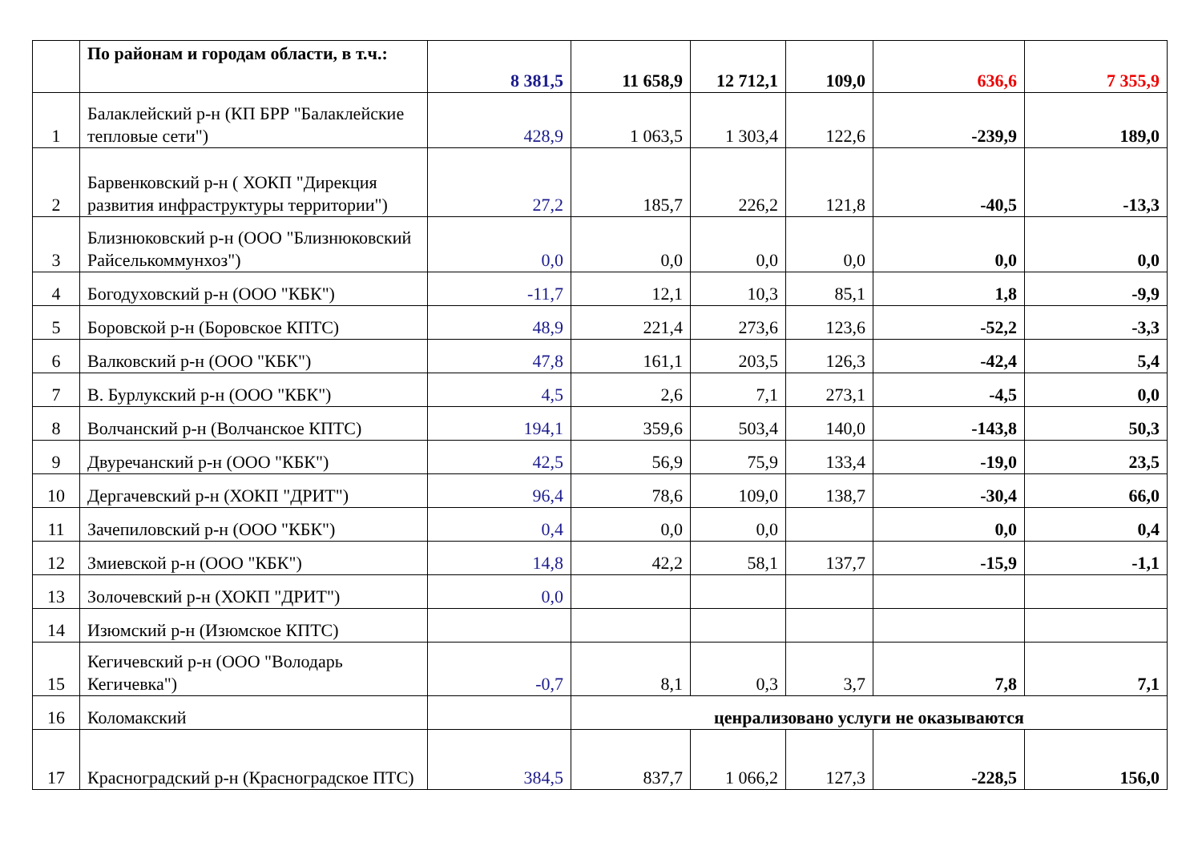| | По районам и городам области, в т.ч.: | 8 381,5 | 11 658,9 | 12 712,1 | 109,0 | 636,6 | 7 355,9 |
| 1 | Балаклейский р-н (КП БРР "Балаклейские тепловые сети") | 428,9 | 1 063,5 | 1 303,4 | 122,6 | -239,9 | 189,0 |
| 2 | Барвенковский р-н ( ХОКП "Дирекция развития инфраструктуры территории") | 27,2 | 185,7 | 226,2 | 121,8 | -40,5 | -13,3 |
| 3 | Близнюковский р-н (ООО "Близнюковский Райсельком­мунхоз") | 0,0 | 0,0 | 0,0 | 0,0 | 0,0 | 0,0 |
| 4 | Богодуховский р-н (ООО "КБК") | -11,7 | 12,1 | 10,3 | 85,1 | 1,8 | -9,9 |
| 5 | Боровской р-н (Боровское КПТС) | 48,9 | 221,4 | 273,6 | 123,6 | -52,2 | -3,3 |
| 6 | Валковский р-н (ООО "КБК") | 47,8 | 161,1 | 203,5 | 126,3 | -42,4 | 5,4 |
| 7 | В. Бурлукский р-н (ООО "КБК") | 4,5 | 2,6 | 7,1 | 273,1 | -4,5 | 0,0 |
| 8 | Волчанский р-н (Волчанское КПТС) | 194,1 | 359,6 | 503,4 | 140,0 | -143,8 | 50,3 |
| 9 | Двуречанский р-н (ООО "КБК") | 42,5 | 56,9 | 75,9 | 133,4 | -19,0 | 23,5 |
| 10 | Дергачевский р-н (ХОКП "ДРИТ") | 96,4 | 78,6 | 109,0 | 138,7 | -30,4 | 66,0 |
| 11 | Зачепиловский р-н (ООО "КБК") | 0,4 | 0,0 | 0,0 | | 0,0 | 0,4 |
| 12 | Змиевской р-н (ООО "КБК") | 14,8 | 42,2 | 58,1 | 137,7 | -15,9 | -1,1 |
| 13 | Золочевский р-н (ХОКП "ДРИТ") | 0,0 | | | | | |
| 14 | Изюмский р-н (Изюмское КПТС) | | | | | | |
| 15 | Кегичевский р-н (ООО "Володарь Кегичевка") | -0,7 | 8,1 | 0,3 | 3,7 | 7,8 | 7,1 |
| 16 | Коломакский | | ценрализовано услуги не оказываются | | | | |
| 17 | Красноградский р-н (Красноградское ПТС) | 384,5 | 837,7 | 1 066,2 | 127,3 | -228,5 | 156,0 |